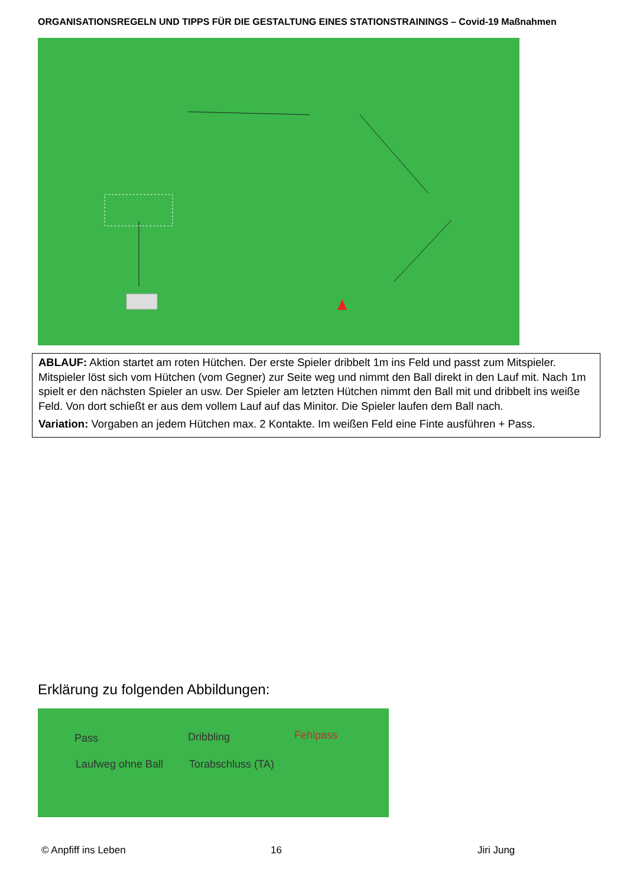ORGANISATIONSREGELN UND TIPPS FÜR DIE GESTALTUNG EINES STATIONSTRAININGS – Covid-19 Maßnahmen
ABLAUF: Aktion startet am roten Hütchen. Der erste Spieler dribbelt 1m ins Feld und passt zum Mitspieler. Mitspieler löst sich vom Hütchen (vom Gegner) zur Seite weg und nimmt den Ball direkt in den Lauf mit. Nach 1m spielt er den nächsten Spieler an usw. Der Spieler am letzten Hütchen nimmt den Ball mit und dribbelt ins weiße Feld. Von dort schießt er aus dem vollem Lauf auf das Minitor. Die Spieler laufen dem Ball nach.
Variation: Vorgaben an jedem Hütchen max. 2 Kontakte. Im weißen Feld eine Finte ausführen + Pass.
Erklärung zu folgenden Abbildungen:
Pass Dribbling Fehlpass
Laufweg ohne Ball Torabschluss (TA)
© Anpfiff ins Leben 16 Jiri Jung